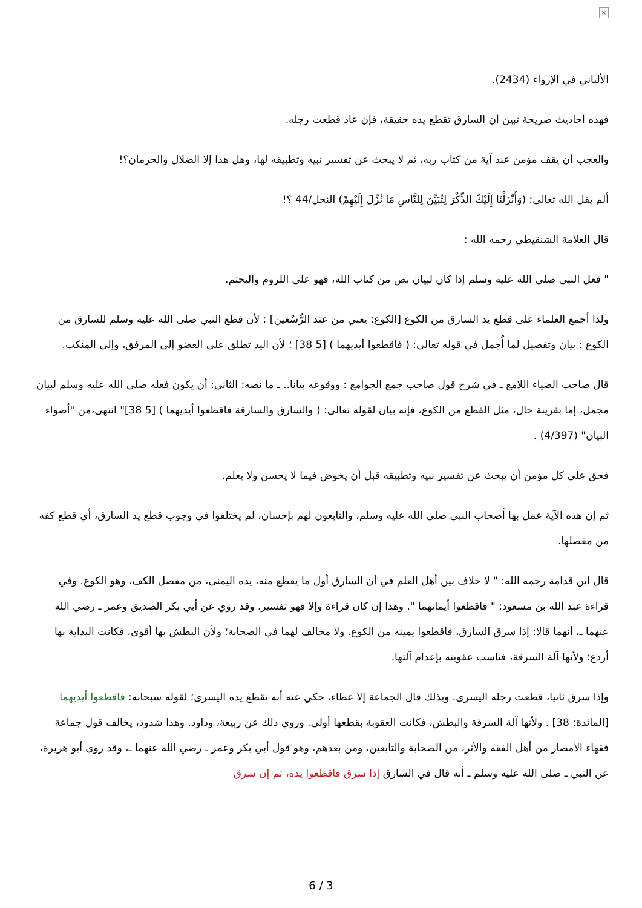×
الألباني في الإرواء (2434).
فهذه أحاديث صريحة تبين أن السارق تقطع يده حقيقة، فإن عاد قطعت رجله.
والعجب أن يقف مؤمن عند آية من كتاب ربه، ثم لا يبحث عن تفسير نبيه وتطبيقه لها، وهل هذا إلا الضلال والحرمان؟!
ألم يقل الله تعالى: (وَأَنْزَلْنَا إِلَيْكَ الذِّكْرَ لِتُبَيِّنَ لِلنَّاسِ مَا نُزِّلَ إِلَيْهِمْ) النحل/44 ؟!
قال العلامة الشنقيطي رحمه الله :
" فعل النبي صلى الله عليه وسلم إذا كان لبيان نص من كتاب الله، فهو على اللزوم والتحتم.
ولذا أجمع العلماء على قطع يد السارق من الكوع [الكوع: يعني من عند الرُّسْغين] ; لأن قطع النبي صلى الله عليه وسلم للسارق من الكوع : بيان وتفصيل لما أُجمل في قوله تعالى: ( فاقطعوا أيديهما ) [5 38] ؛ لأن اليد تطلق على العضو إلى المرفق، وإلى المنكب.
قال صاحب الضياء اللامع ـ في شرح قول صاحب جمع الجوامع : ووقوعه بيانا.. ـ ما نصه: الثاني: أن يكون فعله صلى الله عليه وسلم لبيان مجمل، إما بقرينة حال، مثل القطع من الكوع، فإنه بيان لقوله تعالى: ( والسارق والسارقة فاقطعوا أيديهما ) [5 38]" انتهى،من "أضواء البيان" (4/397) .
فحق على كل مؤمن أن يبحث عن تفسير نبيه وتطبيقه قبل أن يخوض فيما لا يحسن ولا يعلم.
ثم إن هذه الآية عمل بها أصحاب النبي صلى الله عليه وسلم، والتابعون لهم بإحسان، لم يختلفوا في وجوب قطع يد السارق، أي قطع كفه من مفصلها.
قال ابن قدامة رحمه الله: " لا خلاف بين أهل العلم في أن السارق أول ما يقطع منه، يده اليمنى، من مفصل الكف، وهو الكوع. وفي قراءة عبد الله بن مسعود: " فاقطعوا أيمانهما ". وهذا إن كان قراءة وإلا فهو تفسير. وقد روي عن أبي بكر الصديق وعمر ـ رضي الله عنهما ـ، أنهما قالا: إذا سرق السارق، فاقطعوا يمينه من الكوع. ولا مخالف لهما في الصحابة؛ ولأن البطش بها أقوى، فكانت البداية بها أردع؛ ولأنها آلة السرقة، فناسب عقوبته بإعدام آلتها.
وإذا سرق ثانيا، قطعت رجله اليسرى. وبذلك قال الجماعة إلا عطاء، حكي عنه أنه تقطع يده اليسرى؛ لقوله سبحانه: فاقطعوا أيديهما [المائدة: 38] . ولأنها آلة السرقة والبطش، فكانت العقوبة بقطعها أولى. وروي ذلك عن ربيعة، وداود. وهذا شذوذ، يخالف قول جماعة فقهاء الأمصار من أهل الفقه والأثر، من الصحابة والتابعين، ومن بعدهم، وهو قول أبي بكر وعمر ـ رضي الله عنهما ـ، وقد روى أبو هريرة، عن النبي ـ صلى الله عليه وسلم ـ أنه قال في السارق إذا سرق فاقطعوا يده، ثم إن سرق
6 / 3